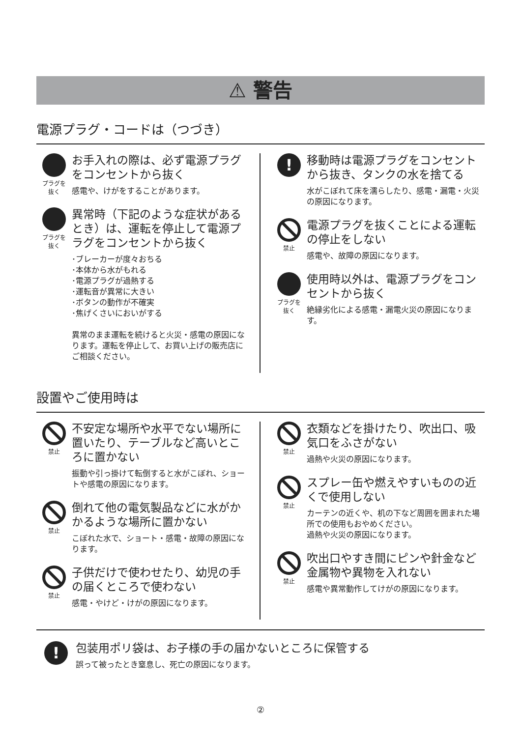⚠ 警告
電源プラグ・コードは（つづき）
プラグを
抜く
お手入れの際は、必ず電源プラグをコンセントから抜く
感電や、けがをすることがあります。
プラグを
抜く
異常時（下記のような症状があるとき）は、運転を停止して電源プラグをコンセントから抜く
･ブレーカーが度々おちる
･本体から水がもれる
･電源プラグが過熱する
･運転音が異常に大きい
･ボタンの動作が不確実
･焦げくさいにおいがする
異常のまま運転を続けると火災・感電の原因になります。運転を停止して、お買い上げの販売店にご相談ください。
!
移動時は電源プラグをコンセントから抜き、タンクの水を捨てる
水がこぼれて床を濡らしたり、感電・漏電・火災の原因になります。
禁止
電源プラグを抜くことによる運転の停止をしない
感電や、故障の原因になります。
プラグを
抜く
使用時以外は、電源プラグをコンセントから抜く
絶縁劣化による感電・漏電火災の原因になります。
設置やご使用時は
禁止
不安定な場所や水平でない場所に置いたり、テーブルなど高いところに置かない
振動や引っ掛けて転倒すると水がこぼれ、ショートや感電の原因になります。
禁止
倒れて他の電気製品などに水がかかるような場所に置かない
こぼれた水で、ショート・感電・故障の原因になります。
禁止
子供だけで使わせたり、幼児の手の届くところで使わない
感電・やけど・けがの原因になります。
禁止
衣類などを掛けたり、吹出口、吸気口をふさがない
過熱や火災の原因になります。
禁止
スプレー缶や燃えやすいものの近くで使用しない
カーテンの近くや、机の下など周囲を囲まれた場所での使用もおやめください。
過熱や火災の原因になります。
禁止
吹出口やすき間にピンや針金など金属物や異物を入れない
感電や異常動作してけがの原因になります。
!
包装用ポリ袋は、お子様の手の届かないところに保管する
誤って被ったとき窒息し、死亡の原因になります。
②